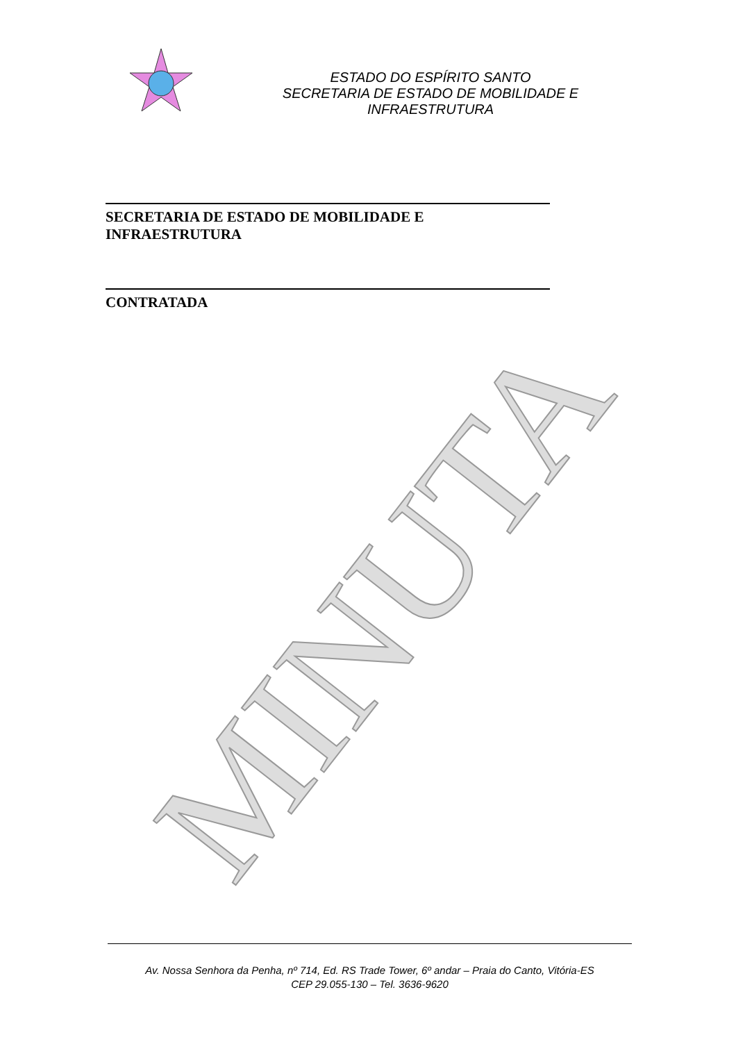ESTADO DO ESPÍRITO SANTO
SECRETARIA DE ESTADO DE MOBILIDADE E INFRAESTRUTURA
MINUTA
SECRETARIA DE ESTADO DE MOBILIDADE E INFRAESTRUTURA
CONTRATADA
Av. Nossa Senhora da Penha, nº 714, Ed. RS Trade Tower, 6º andar – Praia do Canto, Vitória-ES
CEP 29.055-130 – Tel. 3636-9620